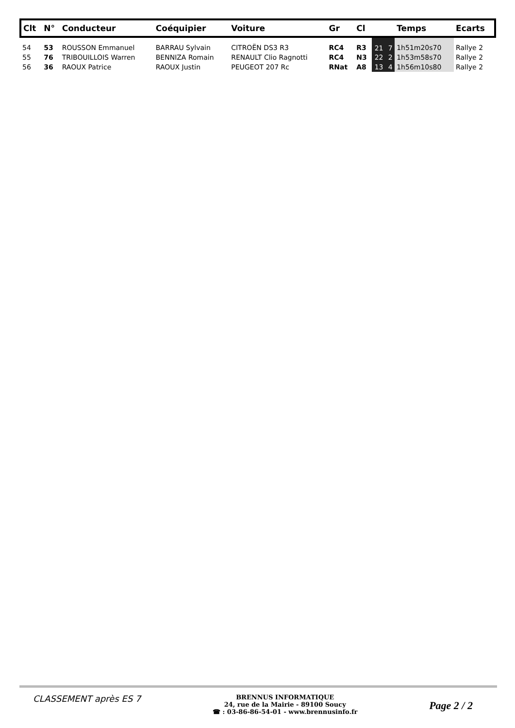| Clt | N° | Conducteur | Coéquipier | Voiture | Gr | Cl | | | Temps | Ecarts |
| --- | --- | --- | --- | --- | --- | --- | --- | --- | --- | --- |
| 54 | 53 | ROUSSON Emmanuel | BARRAU Sylvain | CITROËN DS3 R3 | RC4 | R3 | 21 | 7 | 1h51m20s70 | Rallye 2 |
| 55 | 76 | TRIBOUILLOIS Warren | BENNIZA Romain | RENAULT Clio Ragnotti | RC4 | N3 | 22 | 2 | 1h53m58s70 | Rallye 2 |
| 56 | 36 | RAOUX Patrice | RAOUX Justin | PEUGEOT 207 Rc | RNat | A8 | 13 | 4 | 1h56m10s80 | Rallye 2 |
CLASSEMENT après ES 7
BRENNUS INFORMATIQUE
24, rue de la Mairie - 89100 Soucy
☎ : 03-86-86-54-01 - www.brennusinfo.fr
Page 2 / 2